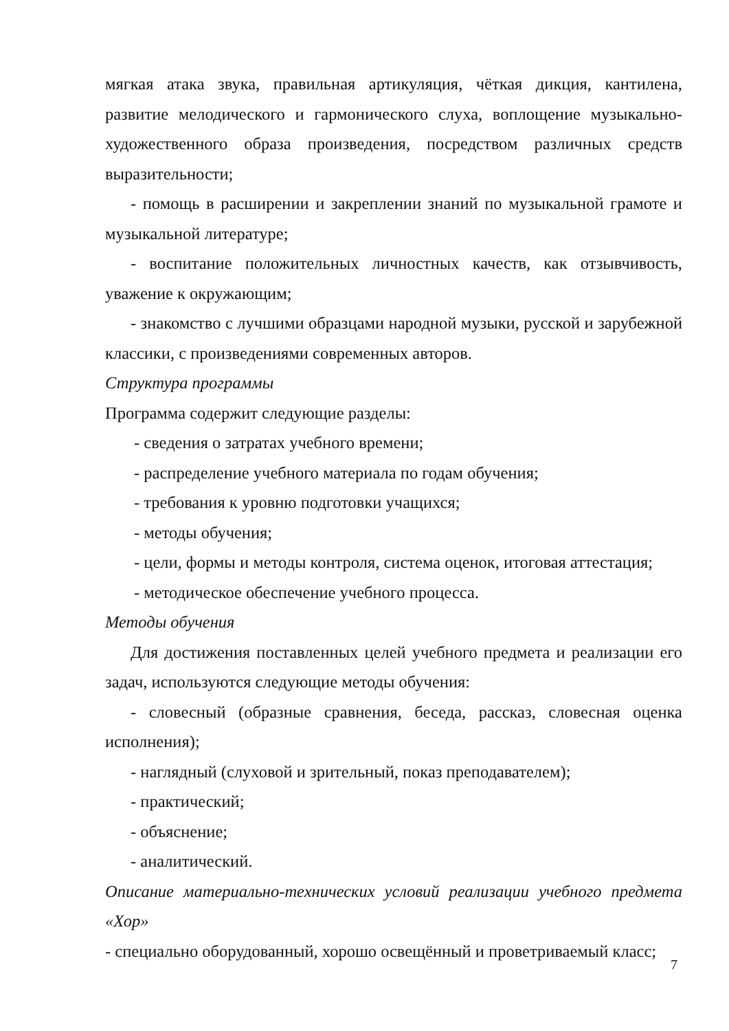мягкая атака звука, правильная артикуляция, чёткая дикция, кантилена, развитие мелодического и гармонического слуха, воплощение музыкально-художественного образа произведения, посредством различных средств выразительности;
- помощь в расширении и закреплении знаний по музыкальной грамоте и музыкальной литературе;
- воспитание положительных личностных качеств, как отзывчивость, уважение к окружающим;
- знакомство с лучшими образцами народной музыки, русской и зарубежной классики, с произведениями современных авторов.
Структура программы
Программа содержит следующие разделы:
- сведения о затратах учебного времени;
- распределение учебного материала по годам обучения;
- требования к уровню подготовки учащихся;
- методы обучения;
- цели, формы и методы контроля, система оценок, итоговая аттестация;
- методическое обеспечение учебного процесса.
Методы обучения
Для достижения поставленных целей учебного предмета и реализации его задач, используются следующие методы обучения:
- словесный (образные сравнения, беседа, рассказ, словесная оценка исполнения);
- наглядный (слуховой и зрительный, показ преподавателем);
- практический;
- объяснение;
- аналитический.
Описание материально-технических условий реализации учебного предмета «Хор»
- специально оборудованный, хорошо освещённый и проветриваемый класс;
7